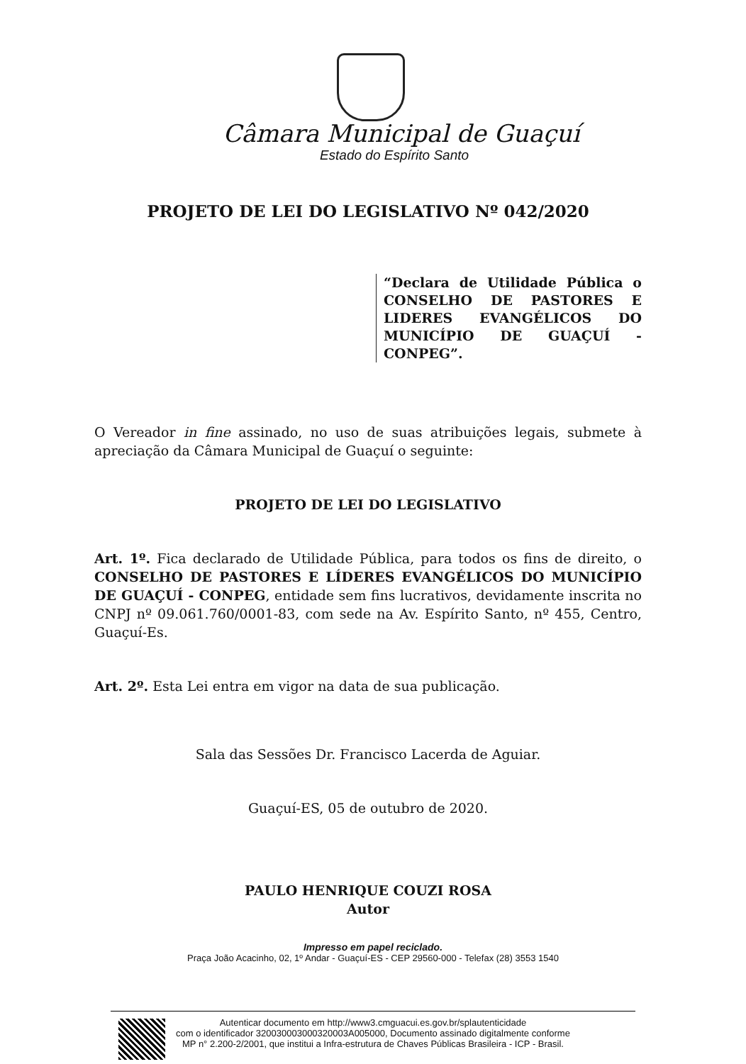Câmara Municipal de Guaçuí
Estado do Espírito Santo
PROJETO DE LEI DO LEGISLATIVO Nº 042/2020
“Declara de Utilidade Pública o CONSELHO DE PASTORES E LIDERES EVANGÉLICOS DO MUNICÍPIO DE GUAÇUÍ - CONPEG”.
O Vereador in fine assinado, no uso de suas atribuições legais, submete à apreciação da Câmara Municipal de Guaçuí o seguinte:
PROJETO DE LEI DO LEGISLATIVO
Art. 1º. Fica declarado de Utilidade Pública, para todos os fins de direito, o CONSELHO DE PASTORES E LÍDERES EVANGÉLICOS DO MUNICÍPIO DE GUAÇUÍ - CONPEG, entidade sem fins lucrativos, devidamente inscrita no CNPJ nº 09.061.760/0001-83, com sede na Av. Espírito Santo, nº 455, Centro, Guaçuí-Es.
Art. 2º. Esta Lei entra em vigor na data de sua publicação.
Sala das Sessões Dr. Francisco Lacerda de Aguiar.
Guaçuí-ES, 05 de outubro de 2020.
PAULO HENRIQUE COUZI ROSA
Autor
Impresso em papel reciclado.
Praça João Acacinho, 02, 1º Andar - Guaçuí-ES - CEP 29560-000 - Telefax (28) 3553 1540
Autenticar documento em http://www3.cmguacui.es.gov.br/splautenticidade
com o identificador 320030003000320003A005000, Documento assinado digitalmente conforme
MP n° 2.200-2/2001, que institui a Infra-estrutura de Chaves Públicas Brasileira - ICP - Brasil.